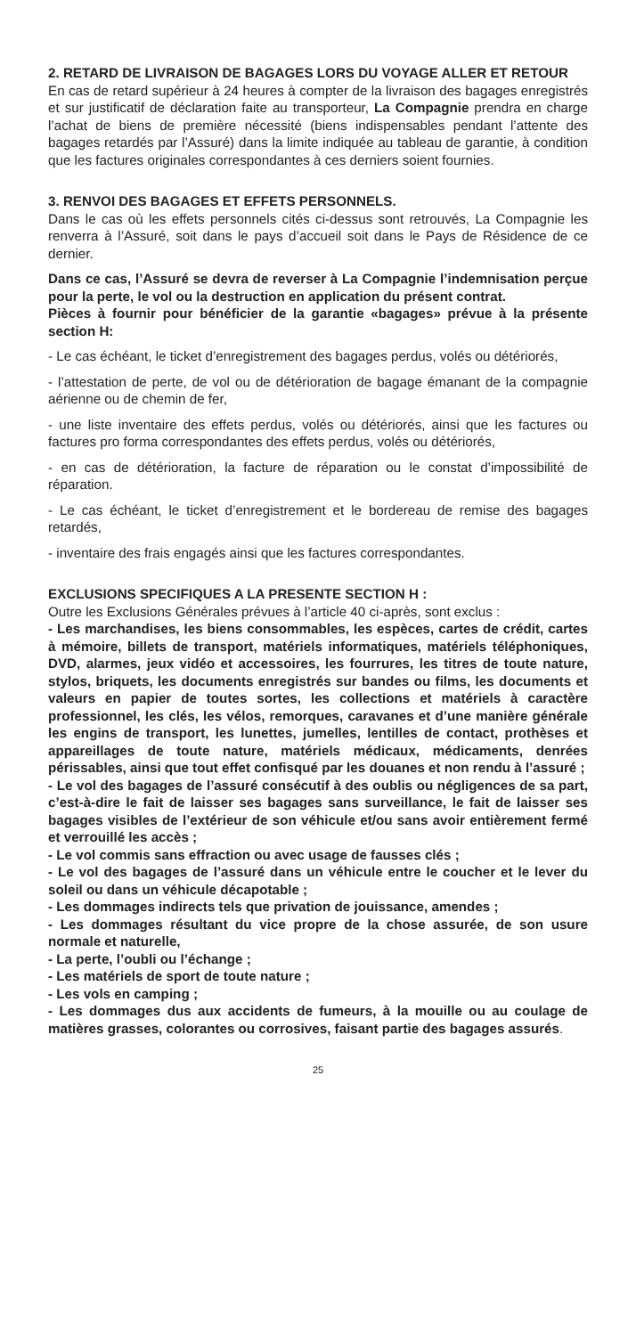2. RETARD DE LIVRAISON DE BAGAGES LORS DU VOYAGE ALLER ET RETOUR
En cas de retard supérieur à 24 heures à compter de la livraison des bagages enregistrés et sur justificatif de déclaration faite au transporteur, La Compagnie prendra en charge l’achat de biens de première nécessité (biens indispensables pendant l’attente des bagages retardés par l’Assuré) dans la limite indiquée au tableau de garantie, à condition que les factures originales correspondantes à ces derniers soient fournies.
3. RENVOI DES BAGAGES ET EFFETS PERSONNELS.
Dans le cas où les effets personnels cités ci-dessus sont retrouvés, La Compagnie les renverra à l’Assuré, soit dans le pays d’accueil soit dans le Pays de Résidence de ce dernier.
Dans ce cas, l’Assuré se devra de reverser à La Compagnie l’indemnisation perçue pour la perte, le vol ou la destruction en application du présent contrat.
Pièces à fournir pour bénéficier de la garantie «bagages» prévue à la présente section H:
- Le cas échéant, le ticket d’enregistrement des bagages perdus, volés ou détériorés,
- l’attestation de perte, de vol ou de détérioration de bagage émanant de la compagnie aérienne ou de chemin de fer,
- une liste inventaire des effets perdus, volés ou détériorés, ainsi que les factures ou factures pro forma correspondantes des effets perdus, volés ou détériorés,
- en cas de détérioration, la facture de réparation ou le constat d’impossibilité de réparation.
- Le cas échéant, le ticket d’enregistrement et le bordereau de remise des bagages retardés,
- inventaire des frais engagés ainsi que les factures correspondantes.
EXCLUSIONS SPECIFIQUES A LA PRESENTE SECTION H :
Outre les Exclusions Générales prévues à l’article 40 ci-après, sont exclus :
- Les marchandises, les biens consommables, les espèces, cartes de crédit, cartes à mémoire, billets de transport, matériels informatiques, matériels téléphoniques, DVD, alarmes, jeux vidéo et accessoires, les fourrures, les titres de toute nature, stylos, briquets, les documents enregistrés sur bandes ou films, les documents et valeurs en papier de toutes sortes, les collections et matériels à caractère professionnel, les clés, les vélos, remorques, caravanes et d’une manière générale les engins de transport, les lunettes, jumelles, lentilles de contact, prothèses et appareillages de toute nature, matériels médicaux, médicaments, denrées périssables, ainsi que tout effet confisqué par les douanes et non rendu à l’assuré ;
- Le vol des bagages de l’assuré consécutif à des oublis ou négligences de sa part, c’est-à-dire le fait de laisser ses bagages sans surveillance, le fait de laisser ses bagages visibles de l’extérieur de son véhicule et/ou sans avoir entièrement fermé et verrouillé les accès ;
- Le vol commis sans effraction ou avec usage de fausses clés ;
- Le vol des bagages de l’assuré dans un véhicule entre le coucher et le lever du soleil ou dans un véhicule décapotable ;
- Les dommages indirects tels que privation de jouissance, amendes ;
- Les dommages résultant du vice propre de la chose assurée, de son usure normale et naturelle,
- La perte, l’oubli ou l’échange ;
- Les matériels de sport de toute nature ;
- Les vols en camping ;
- Les dommages dus aux accidents de fumeurs, à la mouille ou au coulage de matières grasses, colorantes ou corrosives, faisant partie des bagages assurés.
25